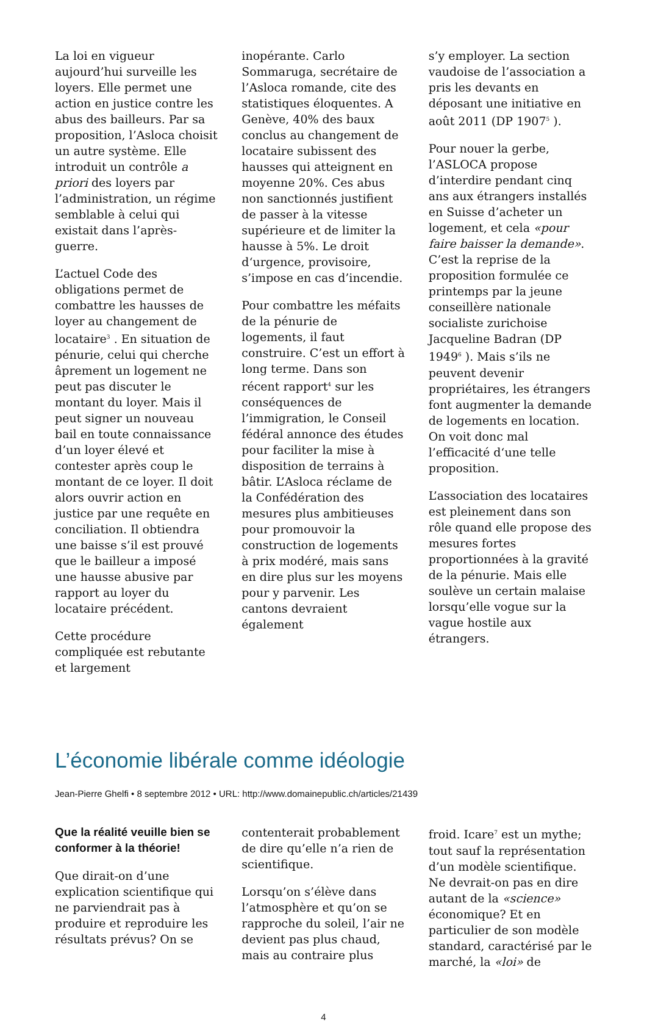La loi en vigueur aujourd’hui surveille les loyers. Elle permet une action en justice contre les abus des bailleurs. Par sa proposition, l’Asloca choisit un autre système. Elle introduit un contrôle a priori des loyers par l’administration, un régime semblable à celui qui existait dans l’après-guerre.
L’actuel Code des obligations permet de combattre les hausses de loyer au changement de locataire<sup>3</sup> . En situation de pénurie, celui qui cherche âprement un logement ne peut pas discuter le montant du loyer. Mais il peut signer un nouveau bail en toute connaissance d’un loyer élevé et contester après coup le montant de ce loyer. Il doit alors ouvrir action en justice par une requête en conciliation. Il obtiendra une baisse s’il est prouvé que le bailleur a imposé une hausse abusive par rapport au loyer du locataire précédent.
Cette procédure compliquée est rebutante et largement
inopérante. Carlo Sommaruga, secrétaire de l’Asloca romande, cite des statistiques éloquentes. A Genève, 40% des baux conclus au changement de locataire subissent des hausses qui atteignent en moyenne 20%. Ces abus non sanctionnés justifient de passer à la vitesse supérieure et de limiter la hausse à 5%. Le droit d‘urgence, provisoire, s’impose en cas d’incendie.
Pour combattre les méfaits de la pénurie de logements, il faut construire. C’est un effort à long terme. Dans son récent rapport<sup>4</sup> sur les conséquences de l’immigration, le Conseil fédéral annonce des études pour faciliter la mise à disposition de terrains à bâtir. L’Asloca réclame de la Confédération des mesures plus ambitieuses pour promouvoir la construction de logements à prix modéré, mais sans en dire plus sur les moyens pour y parvenir. Les cantons devraient également
s’y employer. La section vaudoise de l’association a pris les devants en déposant une initiative en août 2011 (DP 1907<sup>5</sup> ).
Pour nouer la gerbe, l’ASLOCA propose d’interdire pendant cinq ans aux étrangers installés en Suisse d’acheter un logement, et cela «pour faire baisser la demande». C’est la reprise de la proposition formulée ce printemps par la jeune conseillère nationale socialiste zurichoise Jacqueline Badran (DP 1949<sup>6</sup> ). Mais s’ils ne peuvent devenir propriétaires, les étrangers font augmenter la demande de logements en location. On voit donc mal l’efficacité d‘une telle proposition.
L’association des locataires est pleinement dans son rôle quand elle propose des mesures fortes proportionnées à la gravité de la pénurie. Mais elle soulève un certain malaise lorsqu’elle vogue sur la vague hostile aux étrangers.
L’économie libérale comme idéologie
Jean-Pierre Ghelfi • 8 septembre 2012 • URL: http://www.domainepublic.ch/articles/21439
Que la réalité veuille bien se conformer à la théorie!
Que dirait-on d’une explication scientifique qui ne parviendrait pas à produire et reproduire les résultats prévus? On se
contenterait probablement de dire qu’elle n’a rien de scientifique.
Lorsqu’on s’élève dans l’atmosphère et qu’on se rapproche du soleil, l’air ne devient pas plus chaud, mais au contraire plus
froid. Icare<sup>7</sup> est un mythe; tout sauf la représentation d’un modèle scientifique. Ne devrait-on pas en dire autant de la «science» économique? Et en particulier de son modèle standard, caractérisé par le marché, la «loi» de
4